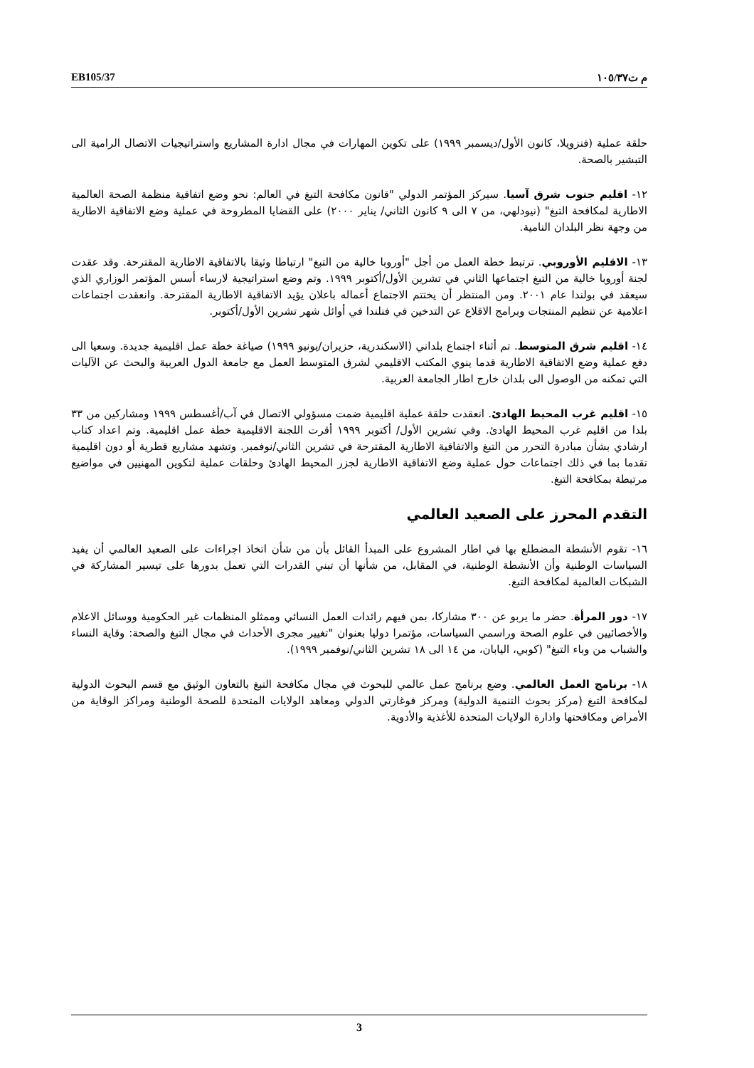EB105/37 م ت١٠٥/٣٧
حلقة عملية (فنزويلا، كانون الأول/ديسمبر ١٩٩٩) على تكوين المهارات في مجال ادارة المشاريع واستراتيجيات الاتصال الرامية الى التبشير بالصحة.
١٢- اقليم جنوب شرق آسيا. سيركز المؤتمر الدولي "قانون مكافحة التبغ في العالم: نحو وضع اتفاقية منظمة الصحة العالمية الاطارية لمكافحة التبغ" (نيودلهي، من ٧ الى ٩ كانون الثاني/ يناير ٢٠٠٠) على القضايا المطروحة في عملية وضع الاتفاقية الاطارية من وجهة نظر البلدان النامية.
١٣- الاقليم الأوروبي. ترتبط خطة العمل من أجل "أوروبا خالية من التبغ" ارتباطا وثيقا بالاتفاقية الاطارية المقترحة. وقد عقدت لجنة أوروبا خالية من التبغ اجتماعها الثاني في تشرين الأول/أكتوبر ١٩٩٩. وتم وضع استراتيجية لارساء أسس المؤتمر الوزاري الذي سيعقد في بولندا عام ٢٠٠١. ومن المنتظر أن يختتم الاجتماع أعماله باعلان يؤيد الاتفاقية الاطارية المقترحة. وانعقدت اجتماعات اعلامية عن تنظيم المنتجات وبرامج الاقلاع عن التدخين في فنلندا في أوائل شهر تشرين الأول/أكتوبر.
١٤- اقليم شرق المتوسط. تم أثناء اجتماع بلداني (الاسكندرية، حزيران/يونيو ١٩٩٩) صياغة خطة عمل اقليمية جديدة. وسعيا الى دفع عملية وضع الاتفاقية الاطارية قدما ينوي المكتب الاقليمي لشرق المتوسط العمل مع جامعة الدول العربية والبحث عن الآليات التي تمكنه من الوصول الى بلدان خارج اطار الجامعة العربية.
١٥- اقليم غرب المحيط الهادئ. انعقدت حلقة عملية اقليمية ضمت مسؤولي الاتصال في آب/أغسطس ١٩٩٩ ومشاركين من ٣٣ بلدا من اقليم غرب المحيط الهادئ. وفي تشرين الأول/ أكتوبر ١٩٩٩ أقرت اللجنة الاقليمية خطة عمل اقليمية. وتم اعداد كتاب ارشادي بشأن مبادرة التحرر من التبغ والاتفاقية الاطارية المقترحة في تشرين الثاني/نوفمبر. وتشهد مشاريع قطرية أو دون اقليمية تقدما بما في ذلك اجتماعات حول عملية وضع الاتفاقية الاطارية لجزر المحيط الهادئ وحلقات عملية لتكوين المهنيين في مواضيع مرتبطة بمكافحة التبغ.
التقدم المحرز على الصعيد العالمي
١٦- تقوم الأنشطة المضطلع بها في اطار المشروع على المبدأ القائل بأن من شأن اتخاذ اجراءات على الصعيد العالمي أن يفيد السياسات الوطنية وأن الأنشطة الوطنية، في المقابل، من شأنها أن تبني القدرات التي تعمل بدورها على تيسير المشاركة في الشبكات العالمية لمكافحة التبغ.
١٧- دور المرأة. حضر ما يربو عن ٣٠٠ مشاركا، بمن فيهم رائدات العمل النسائي وممثلو المنظمات غير الحكومية ووسائل الاعلام والأخصائيين في علوم الصحة وراسمي السياسات، مؤتمرا دوليا بعنوان "تغيير مجرى الأحداث في مجال التبغ والصحة: وقاية النساء والشباب من وباء التبغ" (كوبي، اليابان، من ١٤ الى ١٨ تشرين الثاني/نوفمبر ١٩٩٩).
١٨- برنامج العمل العالمي. وضع برنامج عمل عالمي للبحوث في مجال مكافحة التبغ بالتعاون الوثيق مع قسم البحوث الدولية لمكافحة التبغ (مركز بحوث التنمية الدولية) ومركز فوغارتي الدولي ومعاهد الولايات المتحدة للصحة الوطنية ومراكز الوقاية من الأمراض ومكافحتها وادارة الولايات المتحدة للأغذية والأدوية.
3